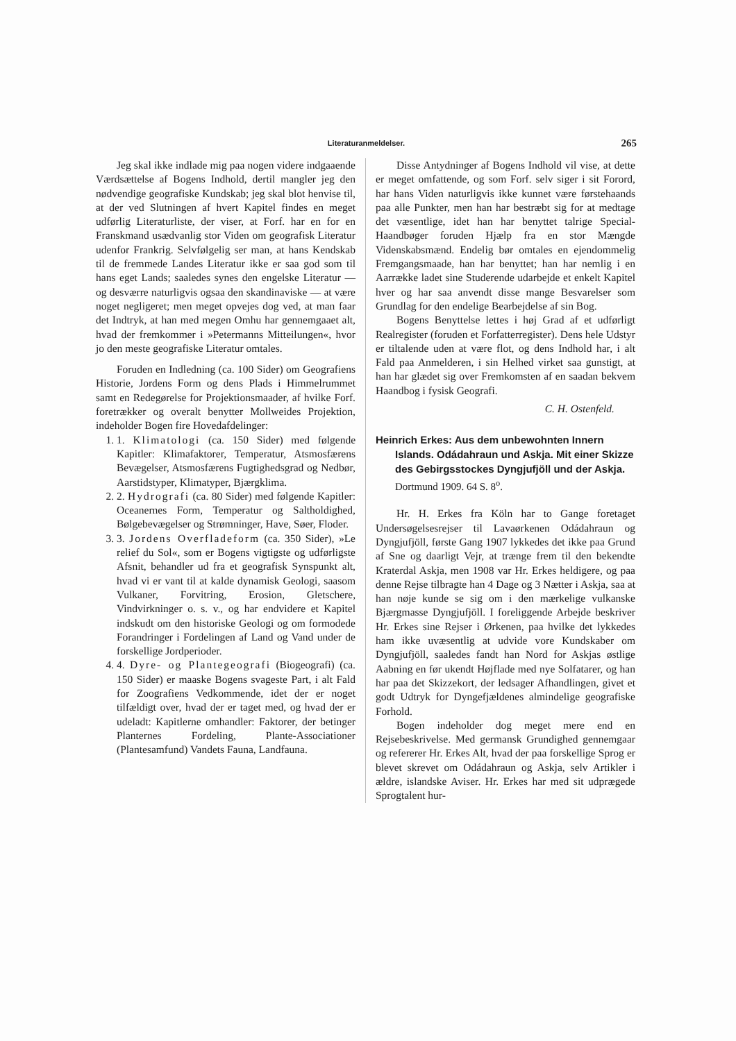Literaturanmeldelser.
265
Jeg skal ikke indlade mig paa nogen videre indgaaende Værdsættelse af Bogens Indhold, dertil mangler jeg den nødvendige geografiske Kundskab; jeg skal blot henvise til, at der ved Slutningen af hvert Kapitel findes en meget udførlig Literaturliste, der viser, at Forf. har en for en Franskmand usædvanlig stor Viden om geografisk Literatur udenfor Frankrig. Selvfølgelig ser man, at hans Kendskab til de fremmede Landes Literatur ikke er saa god som til hans eget Lands; saaledes synes den engelske Literatur — og desværre naturligvis ogsaa den skandinaviske — at være noget negligeret; men meget opvejes dog ved, at man faar det Indtryk, at han med megen Omhu har gennemgaaet alt, hvad der fremkommer i »Petermanns Mitteilungen«, hvor jo den meste geografiske Literatur omtales.
Foruden en Indledning (ca. 100 Sider) om Geografiens Historie, Jordens Form og dens Plads i Himmelrummet samt en Redegørelse for Projektionsmaader, af hvilke Forf. foretrækker og overalt benytter Mollweides Projektion, indeholder Bogen fire Hovedafdelinger:
1. 1. Klimatologi (ca. 150 Sider) med følgende Kapitler: Klimafaktorer, Temperatur, Atsmosfærens Bevægelser, Atsmosfærens Fugtighedsgrad og Nedbør, Aarstidstyper, Klimatyper, Bjærgklima.
2. 2. Hydrografi (ca. 80 Sider) med følgende Kapitler: Oceanernes Form, Temperatur og Saltholdighed, Bølgebevægelser og Strømninger, Have, Søer, Floder.
3. 3. Jordens Overfladeform (ca. 350 Sider), »Le relief du Sol«, som er Bogens vigtigste og udførligste Afsnit, behandler ud fra et geografisk Synspunkt alt, hvad vi er vant til at kalde dynamisk Geologi, saasom Vulkaner, Forvitring, Erosion, Gletschere, Vindvirkninger o. s. v., og har endvidere et Kapitel indskudt om den historiske Geologi og om formodede Forandringer i Fordelingen af Land og Vand under de forskellige Jordperioder.
4. 4. Dyre- og Plantegeografi (Biogeografi) (ca. 150 Sider) er maaske Bogens svageste Part, i alt Fald for Zoografiens Vedkommende, idet der er noget tilfældigt over, hvad der er taget med, og hvad der er udeladt: Kapitlerne omhandler: Faktorer, der betinger Planternes Fordeling, Plante-Associationer (Plantesamfund) Vandets Fauna, Landfauna.
Disse Antydninger af Bogens Indhold vil vise, at dette er meget omfattende, og som Forf. selv siger i sit Forord, har hans Viden naturligvis ikke kunnet være førstehaands paa alle Punkter, men han har bestræbt sig for at medtage det væsentlige, idet han har benyttet talrige Special-Haandbøger foruden Hjælp fra en stor Mængde Videnskabsmænd. Endelig bør omtales en ejendommelig Fremgangsmaade, han har benyttet; han har nemlig i en Aarrække ladet sine Studerende udarbejde et enkelt Kapitel hver og har saa anvendt disse mange Besvarelser som Grundlag for den endelige Bearbejdelse af sin Bog.
Bogens Benyttelse lettes i høj Grad af et udførligt Realregister (foruden et Forfatterregister). Dens hele Udstyr er tiltalende uden at være flot, og dens Indhold har, i alt Fald paa Anmelderen, i sin Helhed virket saa gunstigt, at han har glædet sig over Fremkomsten af en saadan bekvem Haandbog i fysisk Geografi.
C. H. Ostenfeld.
Heinrich Erkes: Aus dem unbewohnten Innern Islands. Odádahraun und Askja. Mit einer Skizze des Gebirgsstockes Dyngjufjöll und der Askja. Dortmund 1909. 64 S. 8<sup>o</sup>.
Hr. H. Erkes fra Köln har to Gange foretaget Undersøgelsesrejser til Lavaørkenen Odádahraun og Dyngjufjöll, første Gang 1907 lykkedes det ikke paa Grund af Sne og daarligt Vejr, at trænge frem til den bekendte Kraterdal Askja, men 1908 var Hr. Erkes heldigere, og paa denne Rejse tilbragte han 4 Dage og 3 Nætter i Askja, saa at han nøje kunde se sig om i den mærkelige vulkanske Bjærgmasse Dyngjufjöll. I foreliggende Arbejde beskriver Hr. Erkes sine Rejser i Ørkenen, paa hvilke det lykkedes ham ikke uvæsentlig at udvide vore Kundskaber om Dyngjufjöll, saaledes fandt han Nord for Askjas østlige Aabning en før ukendt Højflade med nye Solfatarer, og han har paa det Skizzekort, der ledsager Afhandlingen, givet et godt Udtryk for Dyngefjældenes almindelige geografiske Forhold.
Bogen indeholder dog meget mere end en Rejsebeskrivelse. Med germansk Grundighed gennemgaar og refererer Hr. Erkes Alt, hvad der paa forskellige Sprog er blevet skrevet om Odádahraun og Askja, selv Artikler i ældre, islandske Aviser. Hr. Erkes har med sit udprægede Sprogtalent hur-